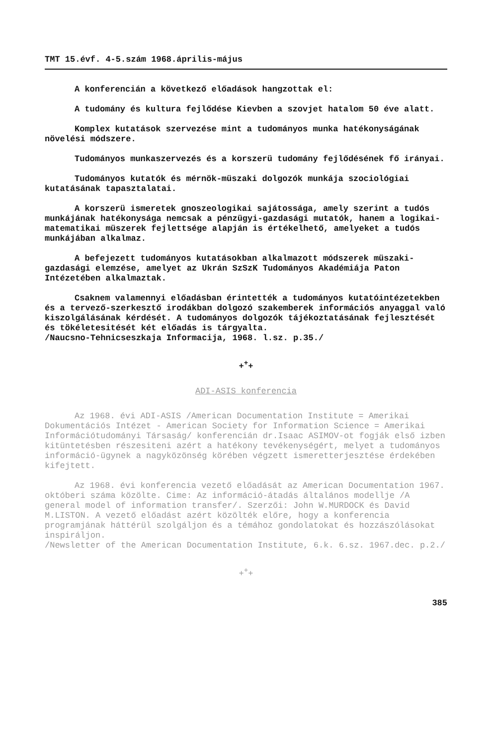TMT 15.évf. 4-5.szám 1968.április-május
A konferencián a következő előadások hangzottak el:
A tudomány és kultura fejlődése Kievben a szovjet hatalom 50 éve alatt.
Komplex kutatások szervezése mint a tudományos munka hatékonyságának növelési módszere.
Tudományos munkaszervezés és a korszerü tudomány fejlődésének fő irányai.
Tudományos kutatók és mérnök-müszaki dolgozók munkája szociológiai kutatásának tapasztalatai.
A korszerü ismeretek gnoszeologikai sajátossága, amely szerint a tudós munkájának hatékonysága nemcsak a pénzügyi-gazdasági mutatók, hanem a logikai-matematikai müszerek fejlettsége alapján is értékelhető, amelyeket a tudós munkájában alkalmaz.
A befejezett tudományos kutatásokban alkalmazott módszerek müszaki-gazdasági elemzése, amelyet az Ukrán SzSzK Tudományos Akadémiája Paton Intézetében alkalmaztak.
Csaknem valamennyi előadásban érintették a tudományos kutatóintézetekben és a tervező-szerkesztő irodákban dolgozó szakemberek információs anyaggal való kiszolgálásának kérdését. A tudományos dolgozók tájékoztatásának fejlesztését és tökéletesitését két előadás is tárgyalta.
/Naucsno-Tehnicseszkaja Informacija, 1968. l.sz. p.35./
+<sup>+</sup>+
ADI-ASIS konferencia
Az 1968. évi ADI-ASIS /American Documentation Institute = Amerikai Dokumentációs Intézet - American Society for Information Science = Amerikai Információtudományi Társaság/ konferencián dr.Isaac ASIMOV-ot fogják első izben kitüntetésben részesiteni azért a hatékony tevékenységért, melyet a tudományos információ-ügynek a nagyközönség körében végzett ismeretterjesztése érdekében kifejtett.
Az 1968. évi konferencia vezető előadását az American Documentation 1967. októberi száma közölte. Cime: Az információ-átadás általános modellje /A general model of information transfer/. Szerzői: John W.MURDOCK és David M.LISTON. A vezető előadást azért közölték előre, hogy a konferencia programjának háttérül szolgáljon és a témához gondolatokat és hozzászólásokat inspiráljon.
/Newsletter of the American Documentation Institute, 6.k. 6.sz. 1967.dec. p.2./
+<sup>+</sup>+
385